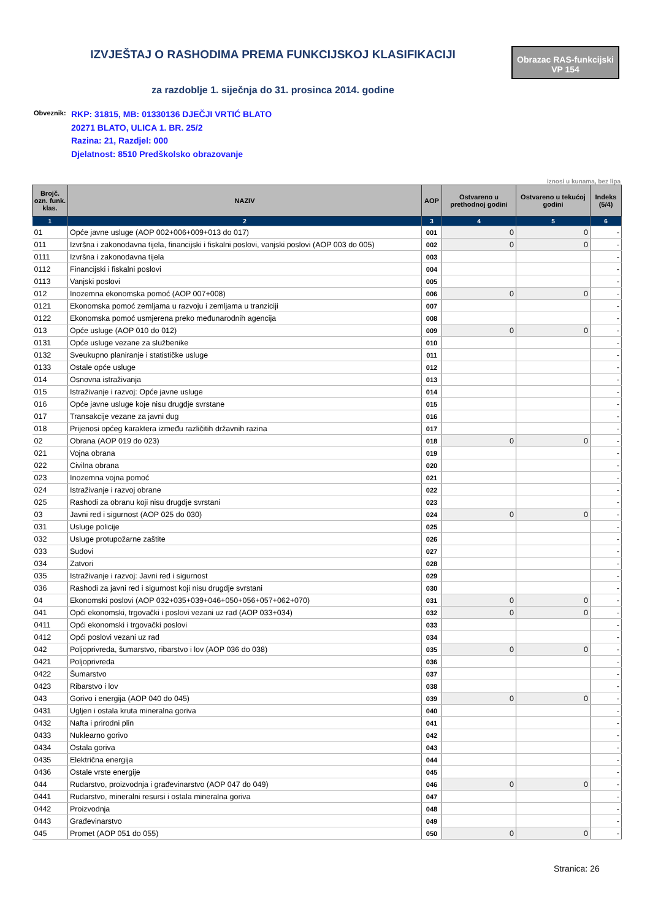IZVJEŠTAJ O RASHODIMA PREMA FUNKCIJSKOJ KLASIFIKACIJI
Obrazac RAS-funkcijski
VP 154
za razdoblje 1. siječnja do 31. prosinca 2014. godine
Obveznik:
RKP: 31815, MB: 01330136 DJEČJI VRTIĆ BLATO
20271 BLATO, ULICA 1. BR. 25/2
Razina: 21, Razdjel: 000
Djelatnost: 8510 Predškolsko obrazovanje
iznosi u kunama, bez lipa
| Brojč. ozn. funk. klas. | NAZIV | AOP | Ostvareno u prethodnoj godini | Ostvareno u tekućoj godini | Indeks (5/4) |
| --- | --- | --- | --- | --- | --- |
| 1 | 2 | 3 | 4 | 5 | 6 |
| 01 | Opće javne usluge (AOP 002+006+009+013 do 017) | 001 | 0 | 0 | - |
| 011 | Izvršna i zakonodavna tijela, financijski i fiskalni poslovi, vanjski poslovi (AOP 003 do 005) | 002 | 0 | 0 | - |
| 0111 | Izvršna i zakonodavna tijela | 003 | | | - |
| 0112 | Financijski i fiskalni poslovi | 004 | | | - |
| 0113 | Vanjski poslovi | 005 | | | - |
| 012 | Inozemna ekonomska pomoć (AOP 007+008) | 006 | 0 | 0 | - |
| 0121 | Ekonomska pomoć zemljama u razvoju i zemljama u tranziciji | 007 | | | - |
| 0122 | Ekonomska pomoć usmjerena preko međunarodnih agencija | 008 | | | - |
| 013 | Opće usluge (AOP 010 do 012) | 009 | 0 | 0 | - |
| 0131 | Opće usluge vezane za službenike | 010 | | | - |
| 0132 | Sveukupno planiranje i statističke usluge | 011 | | | - |
| 0133 | Ostale opće usluge | 012 | | | - |
| 014 | Osnovna istraživanja | 013 | | | - |
| 015 | Istraživanje i razvoj: Opće javne usluge | 014 | | | - |
| 016 | Opće javne usluge koje nisu drugdje svrstane | 015 | | | - |
| 017 | Transakcije vezane za javni dug | 016 | | | - |
| 018 | Prijenosi općeg karaktera između različitih državnih razina | 017 | | | - |
| 02 | Obrana (AOP 019 do 023) | 018 | 0 | 0 | - |
| 021 | Vojna obrana | 019 | | | - |
| 022 | Civilna obrana | 020 | | | - |
| 023 | Inozemna vojna pomoć | 021 | | | - |
| 024 | Istraživanje i razvoj obrane | 022 | | | - |
| 025 | Rashodi za obranu koji nisu drugdje svrstani | 023 | | | - |
| 03 | Javni red i sigurnost (AOP 025 do 030) | 024 | 0 | 0 | - |
| 031 | Usluge policije | 025 | | | - |
| 032 | Usluge protupožarne zaštite | 026 | | | - |
| 033 | Sudovi | 027 | | | - |
| 034 | Zatvori | 028 | | | - |
| 035 | Istraživanje i razvoj: Javni red i sigurnost | 029 | | | - |
| 036 | Rashodi za javni red i sigurnost koji nisu drugdje svrstani | 030 | | | - |
| 04 | Ekonomski poslovi (AOP 032+035+039+046+050+056+057+062+070) | 031 | 0 | 0 | - |
| 041 | Opći ekonomski, trgovački i poslovi vezani uz rad (AOP 033+034) | 032 | 0 | 0 | - |
| 0411 | Opći ekonomski i trgovački poslovi | 033 | | | - |
| 0412 | Opći poslovi vezani uz rad | 034 | | | - |
| 042 | Poljoprivreda, šumarstvo, ribarstvo i lov (AOP 036 do 038) | 035 | 0 | 0 | - |
| 0421 | Poljoprivreda | 036 | | | - |
| 0422 | Šumarstvo | 037 | | | - |
| 0423 | Ribarstvo i lov | 038 | | | - |
| 043 | Gorivo i energija (AOP 040 do 045) | 039 | 0 | 0 | - |
| 0431 | Ugljen i ostala kruta mineralna goriva | 040 | | | - |
| 0432 | Nafta i prirodni plin | 041 | | | - |
| 0433 | Nuklearno gorivo | 042 | | | - |
| 0434 | Ostala goriva | 043 | | | - |
| 0435 | Električna energija | 044 | | | - |
| 0436 | Ostale vrste energije | 045 | | | - |
| 044 | Rudarstvo, proizvodnja i građevinarstvo (AOP 047 do 049) | 046 | 0 | 0 | - |
| 0441 | Rudarstvo, mineralni resursi i ostala mineralna goriva | 047 | | | - |
| 0442 | Proizvodnja | 048 | | | - |
| 0443 | Građevinarstvo | 049 | | | - |
| 045 | Promet (AOP 051 do 055) | 050 | 0 | 0 | - |
Stranica: 26